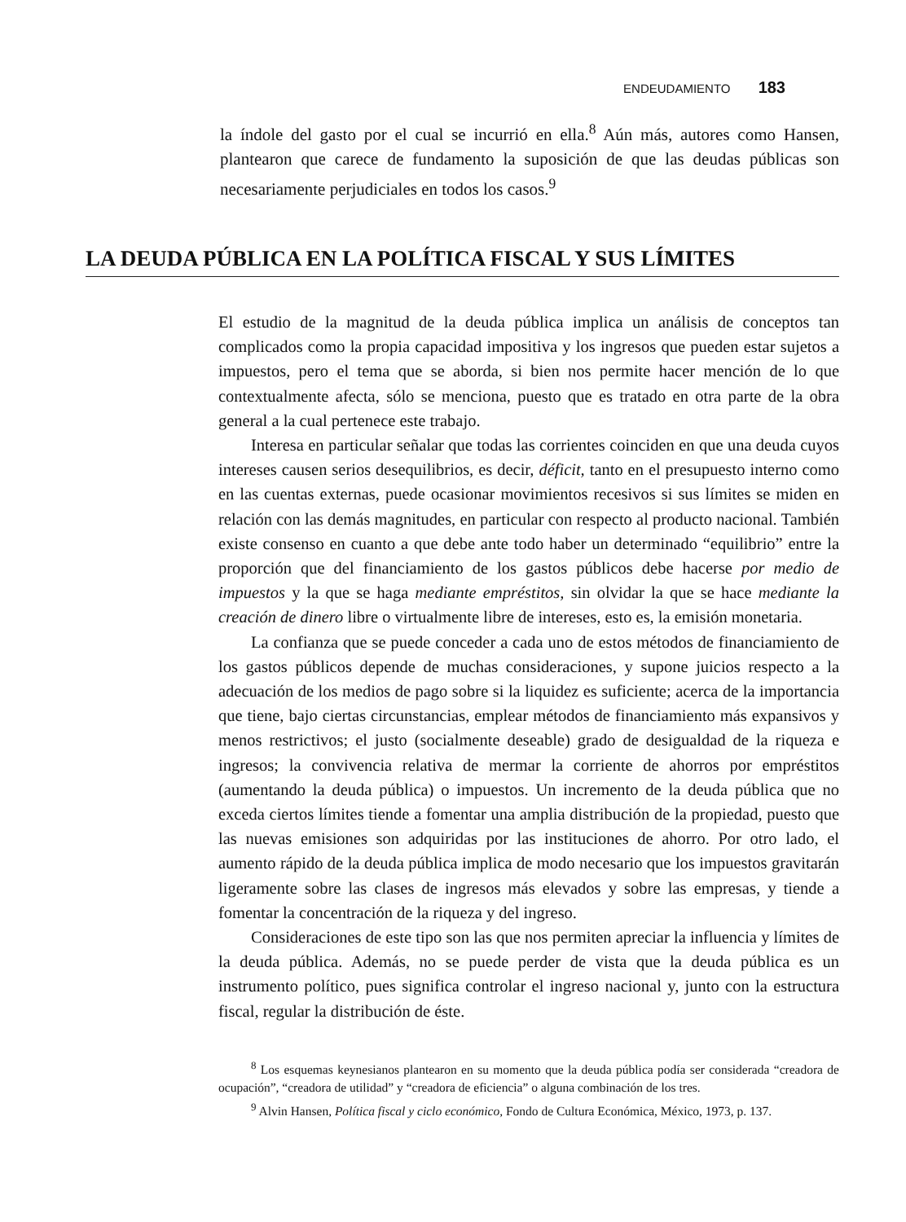ENDEUDAMIENTO 183
la índole del gasto por el cual se incurrió en ella.<sup>8</sup> Aún más, autores como Hansen, plantearon que carece de fundamento la suposición de que las deudas públicas son necesariamente perjudiciales en todos los casos.<sup>9</sup>
LA DEUDA PÚBLICA EN LA POLÍTICA FISCAL Y SUS LÍMITES
El estudio de la magnitud de la deuda pública implica un análisis de conceptos tan complicados como la propia capacidad impositiva y los ingresos que pueden estar sujetos a impuestos, pero el tema que se aborda, si bien nos permite hacer mención de lo que contextualmente afecta, sólo se menciona, puesto que es tratado en otra parte de la obra general a la cual pertenece este trabajo.
Interesa en particular señalar que todas las corrientes coinciden en que una deuda cuyos intereses causen serios desequilibrios, es decir, déficit, tanto en el presupuesto interno como en las cuentas externas, puede ocasionar movimientos recesivos si sus límites se miden en relación con las demás magnitudes, en particular con respecto al producto nacional. También existe consenso en cuanto a que debe ante todo haber un determinado “equilibrio” entre la proporción que del financiamiento de los gastos públicos debe hacerse por medio de impuestos y la que se haga mediante empréstitos, sin olvidar la que se hace mediante la creación de dinero libre o virtualmente libre de intereses, esto es, la emisión monetaria.
La confianza que se puede conceder a cada uno de estos métodos de financiamiento de los gastos públicos depende de muchas consideraciones, y supone juicios respecto a la adecuación de los medios de pago sobre si la liquidez es suficiente; acerca de la importancia que tiene, bajo ciertas circunstancias, emplear métodos de financiamiento más expansivos y menos restrictivos; el justo (socialmente deseable) grado de desigualdad de la riqueza e ingresos; la convivencia relativa de mermar la corriente de ahorros por empréstitos (aumentando la deuda pública) o impuestos. Un incremento de la deuda pública que no exceda ciertos límites tiende a fomentar una amplia distribución de la propiedad, puesto que las nuevas emisiones son adquiridas por las instituciones de ahorro. Por otro lado, el aumento rápido de la deuda pública implica de modo necesario que los impuestos gravitarán ligeramente sobre las clases de ingresos más elevados y sobre las empresas, y tiende a fomentar la concentración de la riqueza y del ingreso.
Consideraciones de este tipo son las que nos permiten apreciar la influencia y límites de la deuda pública. Además, no se puede perder de vista que la deuda pública es un instrumento político, pues significa controlar el ingreso nacional y, junto con la estructura fiscal, regular la distribución de éste.
<sup>8</sup> Los esquemas keynesianos plantearon en su momento que la deuda pública podía ser considerada “creadora de ocupación”, “creadora de utilidad” y “creadora de eficiencia” o alguna combinación de los tres.
<sup>9</sup> Alvin Hansen, Política fiscal y ciclo económico, Fondo de Cultura Económica, México, 1973, p. 137.